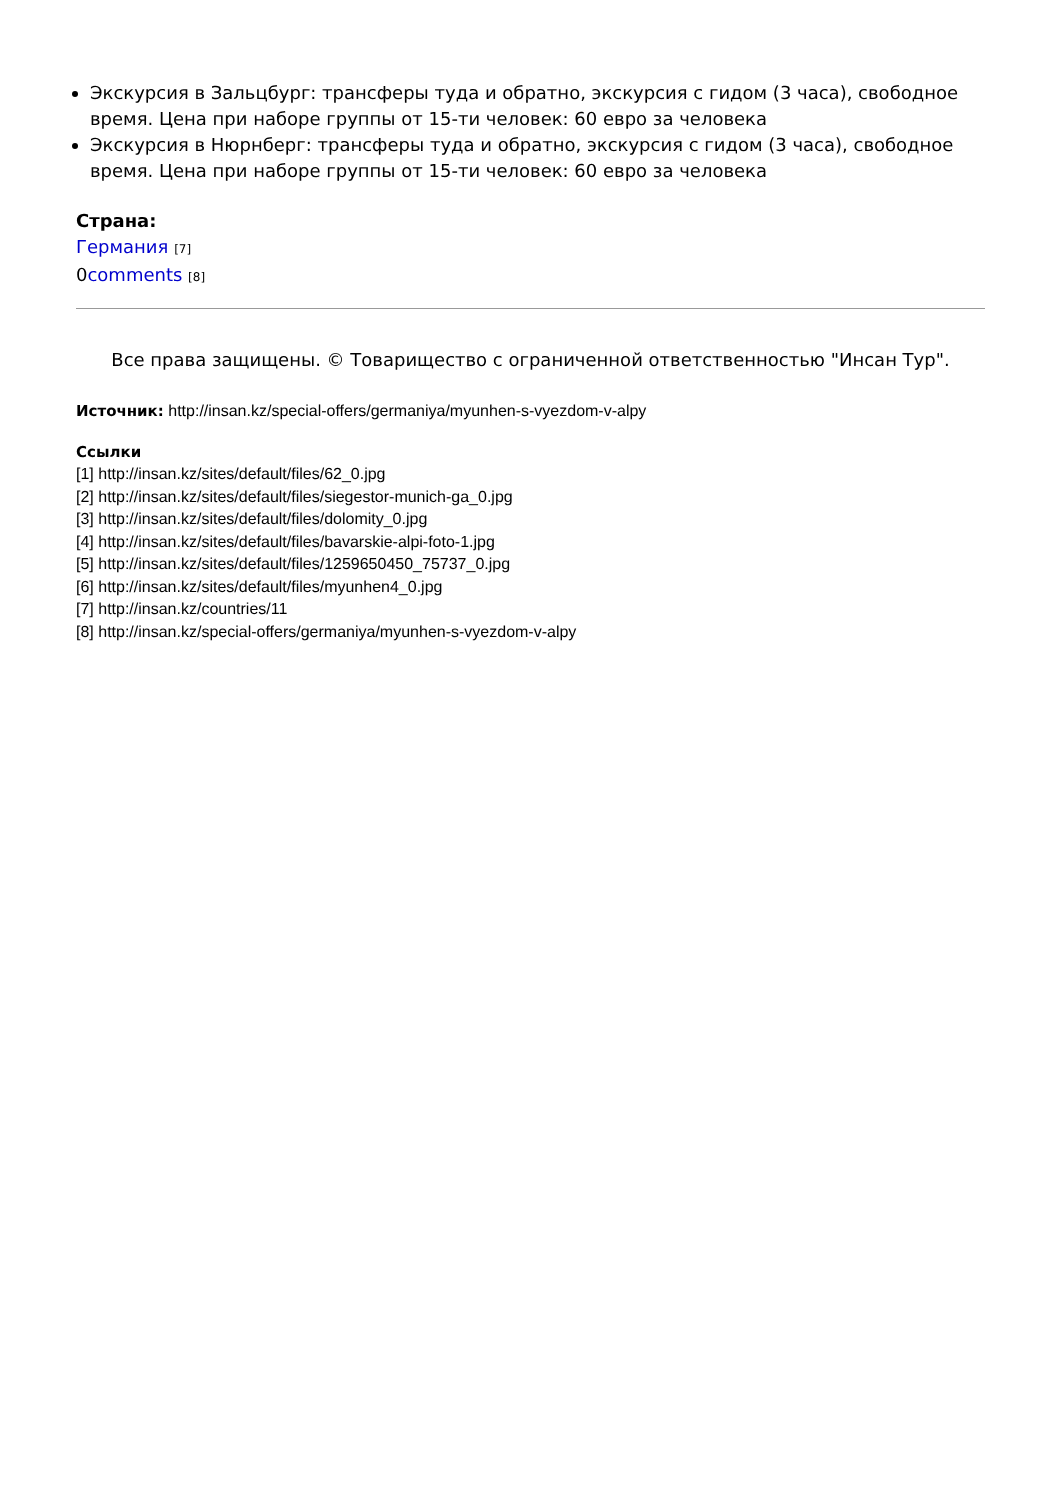Экскурсия в Зальцбург: трансферы туда и обратно, экскурсия с гидом (3 часа), свободное время. Цена при наборе группы от 15-ти человек: 60 евро за человека
Экскурсия в Нюрнберг: трансферы туда и обратно, экскурсия с гидом (3 часа), свободное время. Цена при наборе группы от 15-ти человек: 60 евро за человека
Страна:
Германия [7]
0comments [8]
Все права защищены. © Товарищество с ограниченной ответственностью "Инсан Тур".
Источник: http://insan.kz/special-offers/germaniya/myunhen-s-vyezdom-v-alpy
Ссылки
[1] http://insan.kz/sites/default/files/62_0.jpg
[2] http://insan.kz/sites/default/files/siegestor-munich-ga_0.jpg
[3] http://insan.kz/sites/default/files/dolomity_0.jpg
[4] http://insan.kz/sites/default/files/bavarskie-alpi-foto-1.jpg
[5] http://insan.kz/sites/default/files/1259650450_75737_0.jpg
[6] http://insan.kz/sites/default/files/myunhen4_0.jpg
[7] http://insan.kz/countries/11
[8] http://insan.kz/special-offers/germaniya/myunhen-s-vyezdom-v-alpy